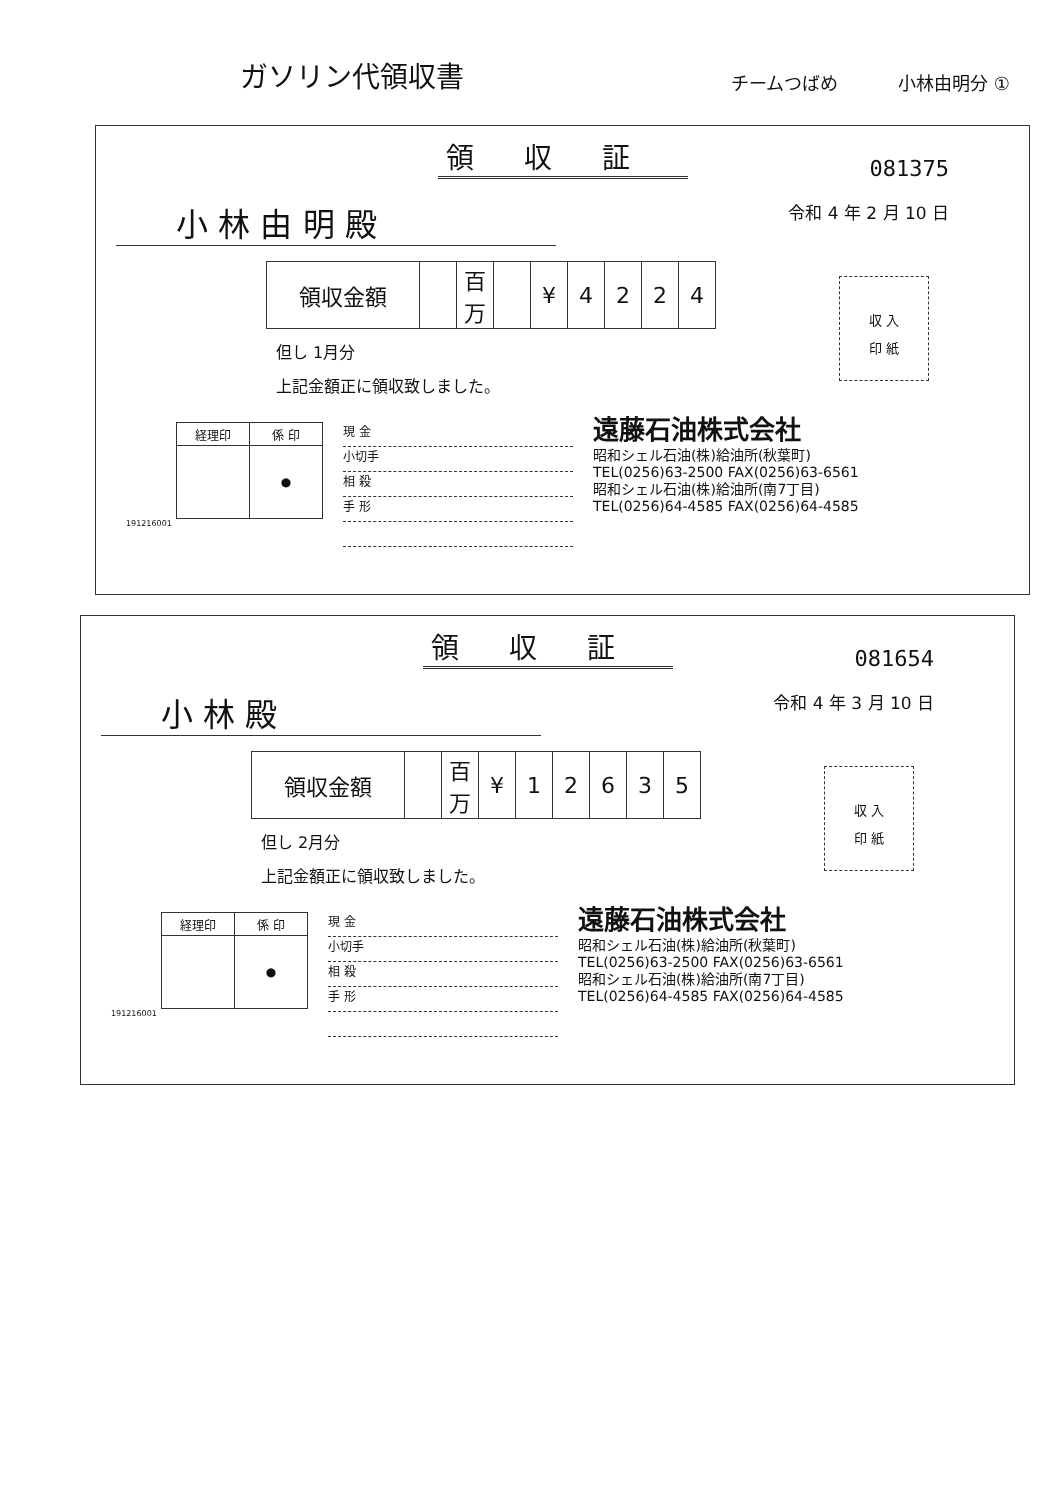ガソリン代領収書
チームつばめ 小林由明分 ①
領収証
081375
小 林 由 明 殿
令和 4 年 2 月 10 日
| 領収金額 | | 百万 | | ¥ | 4 | 2 | 2 | 4 |
収 入
印 紙
但し 1月分
上記金額正に領収致しました。
| 経理印 | 係 印 |
| | ● |
191216001
現 金
小切手
相 殺
手 形
遠藤石油株式会社
昭和シェル石油(株)給油所(秋葉町)
TEL(0256)63-2500 FAX(0256)63-6561
昭和シェル石油(株)給油所(南7丁目)
TEL(0256)64-4585 FAX(0256)64-4585
領収証
081654
小 林 殿
令和 4 年 3 月 10 日
| 領収金額 | | 百万 | ¥ | 1 | 2 | 6 | 3 | 5 |
収 入
印 紙
但し 2月分
上記金額正に領収致しました。
| 経理印 | 係 印 |
| | ● |
191216001
現 金
小切手
相 殺
手 形
遠藤石油株式会社
昭和シェル石油(株)給油所(秋葉町)
TEL(0256)63-2500 FAX(0256)63-6561
昭和シェル石油(株)給油所(南7丁目)
TEL(0256)64-4585 FAX(0256)64-4585